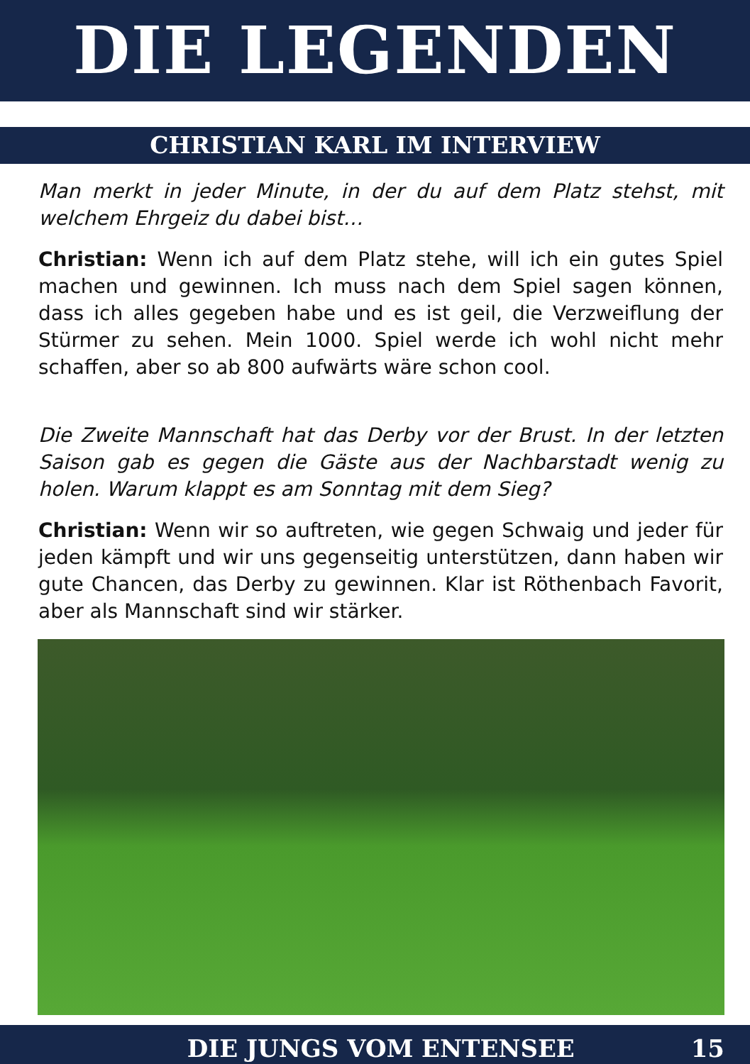DIE LEGENDEN
CHRISTIAN KARL IM INTERVIEW
Man merkt in jeder Minute, in der du auf dem Platz stehst, mit welchem Ehrgeiz du dabei bist…
Christian: Wenn ich auf dem Platz stehe, will ich ein gutes Spiel machen und gewinnen. Ich muss nach dem Spiel sagen können, dass ich alles gegeben habe und es ist geil, die Verzweiflung der Stürmer zu sehen. Mein 1000. Spiel werde ich wohl nicht mehr schaffen, aber so ab 800 aufwärts wäre schon cool.
Die Zweite Mannschaft hat das Derby vor der Brust. In der letzten Saison gab es gegen die Gäste aus der Nachbarstadt wenig zu holen. Warum klappt es am Sonntag mit dem Sieg?
Christian: Wenn wir so auftreten, wie gegen Schwaig und jeder für jeden kämpft und wir uns gegenseitig unterstützen, dann haben wir gute Chancen, das Derby zu gewinnen. Klar ist Röthenbach Favorit, aber als Mannschaft sind wir stärker.
DIE JUNGS VOM ENTENSEE 15